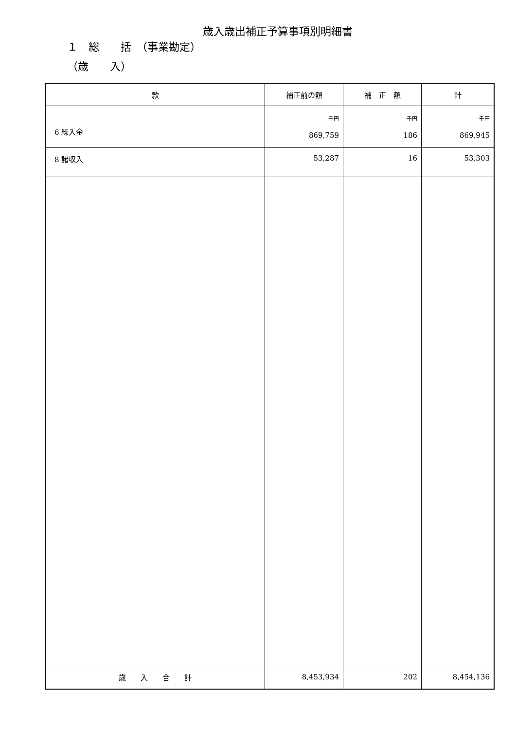歳入歳出補正予算事項別明細書
１　総　　括　（事業勘定）
（歳　　入）
| 款 | 補正前の額 | 補 正 額 | 計 |
| --- | --- | --- | --- |
| 6 繰入金 | 千円 869,759 | 千円 186 | 千円 869,945 |
| 8 諸収入 | 53,287 | 16 | 53,303 |
| 歳 入 合 計 | 8,453,934 | 202 | 8,454,136 |